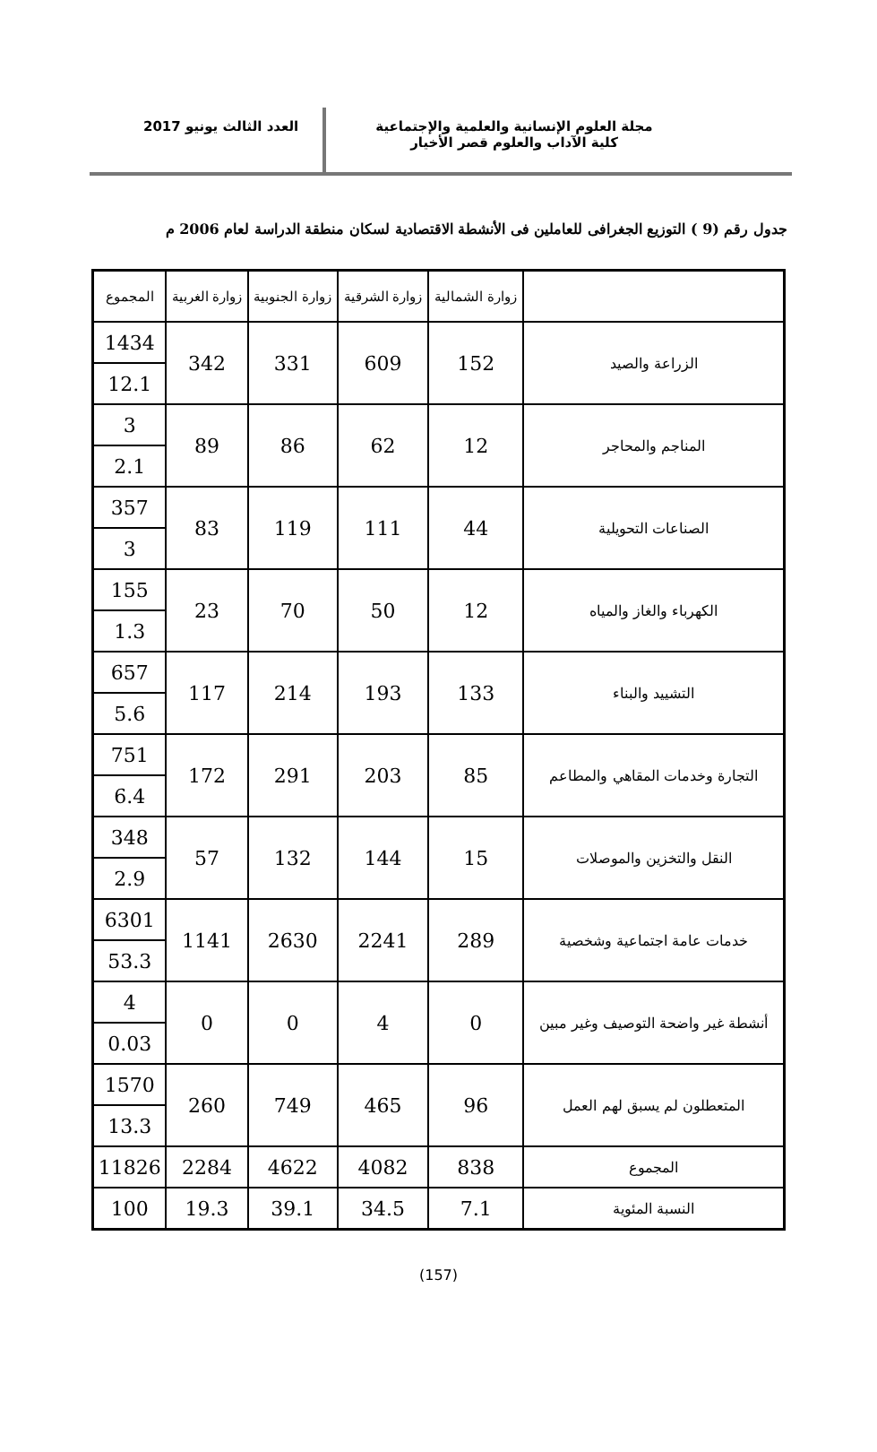مجلة العلوم الإنسانية والعلمية والإجتماعية
كلية الآداب والعلوم قصر الأخيار
العدد الثالث يونيو 2017
جدول رقم (9 ) التوزيع الجغرافى للعاملين فى الأنشطة الاقتصادية لسكان منطقة الدراسة لعام 2006 م
| | زوارة الشمالية | زوارة الشرقية | زوارة الجنوبية | زوارة الغربية | المجموع |
| --- | --- | --- | --- | --- | --- |
| الزراعة والصيد | 152 | 609 | 331 | 342 | 1434 |
| | | | | | 12.1 |
| المناجم والمحاجر | 12 | 62 | 86 | 89 | 3 |
| | | | | | 2.1 |
| الصناعات التحويلية | 44 | 111 | 119 | 83 | 357 |
| | | | | | 3 |
| الكهرباء والغاز والمياه | 12 | 50 | 70 | 23 | 155 |
| | | | | | 1.3 |
| التشييد والبناء | 133 | 193 | 214 | 117 | 657 |
| | | | | | 5.6 |
| التجارة وخدمات المقاهي والمطاعم | 85 | 203 | 291 | 172 | 751 |
| | | | | | 6.4 |
| النقل والتخزين والموصلات | 15 | 144 | 132 | 57 | 348 |
| | | | | | 2.9 |
| خدمات عامة اجتماعية وشخصية | 289 | 2241 | 2630 | 1141 | 6301 |
| | | | | | 53.3 |
| أنشطة غير واضحة التوصيف وغير مبين | 0 | 4 | 0 | 0 | 4 |
| | | | | | 0.03 |
| المتعطلون لم يسبق لهم العمل | 96 | 465 | 749 | 260 | 1570 |
| | | | | | 13.3 |
| المجموع | 838 | 4082 | 4622 | 2284 | 11826 |
| النسبة المئوية | 7.1 | 34.5 | 39.1 | 19.3 | 100 |
(157)